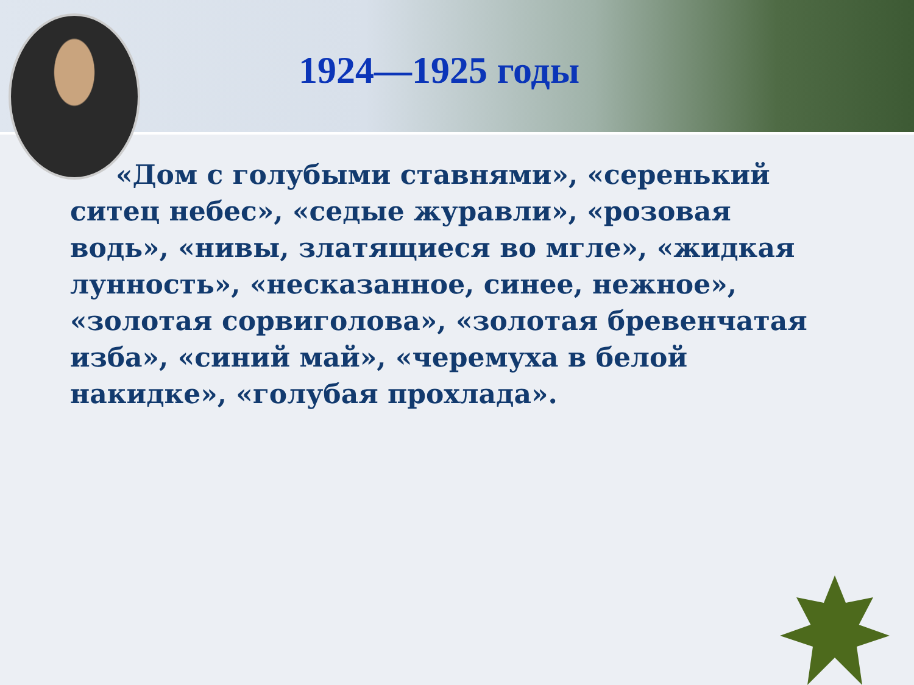1924—1925 годы
«Дом с голубыми ставнями», «серенький ситец небес», «седые журавли», «розовая водь», «нивы, златящиеся во мгле», «жидкая лунность», «несказанное, синее, нежное», «золотая сорвиголова», «золотая бревенчатая изба», «синий май», «черемуха в белой накидке», «голубая прохлада».